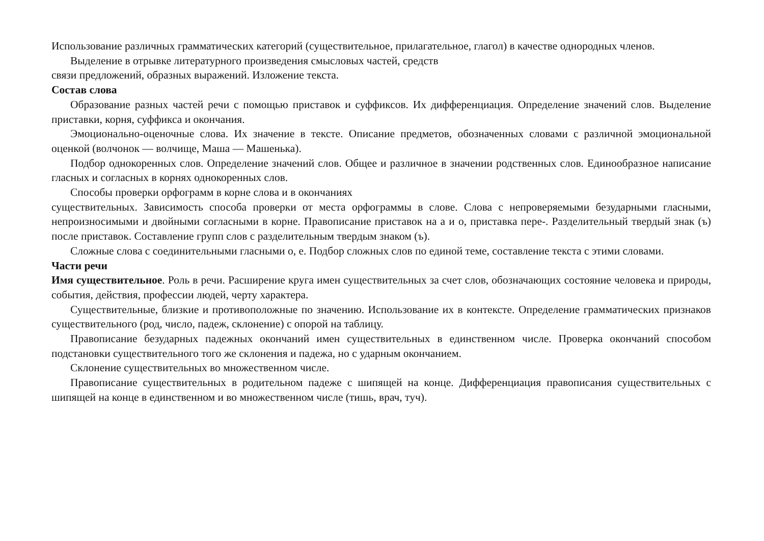Использование различных грамматических категорий (существительное, прилагательное, глагол) в качестве однородных членов.
Выделение в отрывке литературного произведения смысловых частей, средств
связи предложений, образных выражений. Изложение текста.
Состав слова
Образование разных частей речи с помощью приставок и суффиксов. Их дифференциация. Определение значений слов. Выделение приставки, корня, суффикса и окончания.
Эмоционально-оценочные слова. Их значение в тексте. Описание предметов, обозначенных словами с различной эмоциональной оценкой (волчонок — волчище, Маша — Машенька).
Подбор однокоренных слов. Определение значений слов. Общее и различное в значении родственных слов. Единообразное написание гласных и согласных в корнях однокоренных слов.
Способы проверки орфограмм в корне слова и в окончаниях
существительных. Зависимость способа проверки от места орфограммы в слове. Слова с непроверяемыми безударными гласными, непроизносимыми и двойными согласными в корне. Правописание приставок на а и о, приставка пере-. Разделительный твердый знак (ъ) после приставок. Составление групп слов с разделительным твердым знаком (ъ).
Сложные слова с соединительными гласными о, е. Подбор сложных слов по единой теме, составление текста с этими словами.
Части речи
Имя существительное. Роль в речи. Расширение круга имен существительных за счет слов, обозначающих состояние человека и природы, события, действия, профессии людей, черту характера.
Существительные, близкие и противоположные по значению. Использование их в контексте. Определение грамматических признаков существительного (род, число, падеж, склонение) с опорой на таблицу.
Правописание безударных падежных окончаний имен существительных в единственном числе. Проверка окончаний способом подстановки существительного того же склонения и падежа, но с ударным окончанием.
Склонение существительных во множественном числе.
Правописание существительных в родительном падеже с шипящей на конце. Дифференциация правописания существительных с шипящей на конце в единственном и во множественном числе (тишь, врач, туч).